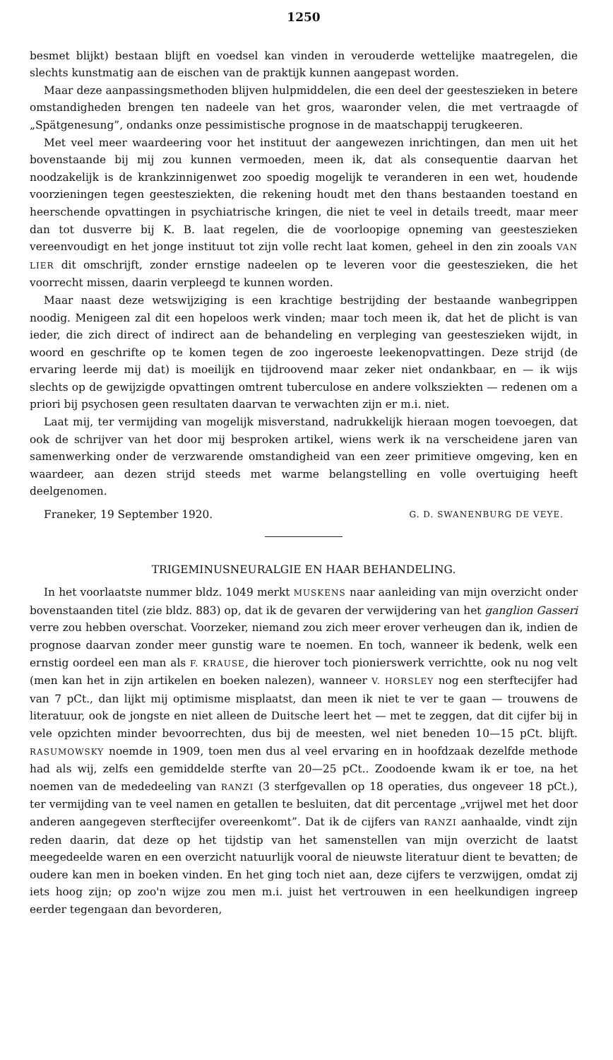1250
besmet blijkt) bestaan blijft en voedsel kan vinden in verouderde wettelijke maatregelen, die slechts kunstmatig aan de eischen van de praktijk kunnen aangepast worden.
Maar deze aanpassingsmethoden blijven hulpmiddelen, die een deel der geesteszieken in betere omstandigheden brengen ten nadeele van het gros, waaronder velen, die met vertraagde of „Spätgenesung”, ondanks onze pessimistische prognose in de maatschappij terugkeeren.
Met veel meer waardeering voor het instituut der aangewezen inrichtingen, dan men uit het bovenstaande bij mij zou kunnen vermoeden, meen ik, dat als consequentie daarvan het noodzakelijk is de krankzinnigenwet zoo spoedig mogelijk te veranderen in een wet, houdende voorzieningen tegen geestesziekten, die rekening houdt met den thans bestaanden toestand en heerschende opvattingen in psychiatrische kringen, die niet te veel in details treedt, maar meer dan tot dusverre bij K. B. laat regelen, die de voorloopige opneming van geesteszieken vereenvoudigt en het jonge instituut tot zijn volle recht laat komen, geheel in den zin zooals VAN LIER dit omschrijft, zonder ernstige nadeelen op te leveren voor die geesteszieken, die het voorrecht missen, daarin verpleegd te kunnen worden.
Maar naast deze wetswijziging is een krachtige bestrijding der bestaande wanbegrippen noodig. Menigeen zal dit een hopeloos werk vinden; maar toch meen ik, dat het de plicht is van ieder, die zich direct of indirect aan de behandeling en verpleging van geesteszieken wijdt, in woord en geschrifte op te komen tegen de zoo ingeroeste leekenopvattingen. Deze strijd (de ervaring leerde mij dat) is moeilijk en tijdroovend maar zeker niet ondankbaar, en — ik wijs slechts op de gewijzigde opvattingen omtrent tuberculose en andere volksziekten — redenen om a priori bij psychosen geen resultaten daarvan te verwachten zijn er m.i. niet.
Laat mij, ter vermijding van mogelijk misverstand, nadrukkelijk hieraan mogen toevoegen, dat ook de schrijver van het door mij besproken artikel, wiens werk ik na verscheidene jaren van samenwerking onder de verzwarende omstandigheid van een zeer primitieve omgeving, ken en waardeer, aan dezen strijd steeds met warme belangstelling en volle overtuiging heeft deelgenomen.
Franeker, 19 September 1920. G. D. SWANENBURG DE VEYE.
TRIGEMINUSNEURALGIE EN HAAR BEHANDELING.
In het voorlaatste nummer bldz. 1049 merkt MUSKENS naar aanleiding van mijn overzicht onder bovenstaanden titel (zie bldz. 883) op, dat ik de gevaren der verwijdering van het ganglion Gasseri verre zou hebben overschat. Voorzeker, niemand zou zich meer erover verheugen dan ik, indien de prognose daarvan zonder meer gunstig ware te noemen. En toch, wanneer ik bedenk, welk een ernstig oordeel een man als F. KRAUSE, die hierover toch pionierswerk verrichtte, ook nu nog velt (men kan het in zijn artikelen en boeken nalezen), wanneer V. HORSLEY nog een sterftecijfer had van 7 pCt., dan lijkt mij optimisme misplaatst, dan meen ik niet te ver te gaan — trouwens de literatuur, ook de jongste en niet alleen de Duitsche leert het — met te zeggen, dat dit cijfer bij in vele opzichten minder bevoorrechten, dus bij de meesten, wel niet beneden 10—15 pCt. blijft. RASUMOWSKY noemde in 1909, toen men dus al veel ervaring en in hoofdzaak dezelfde methode had als wij, zelfs een gemiddelde sterfte van 20—25 pCt.. Zoodoende kwam ik er toe, na het noemen van de mededeeling van RANZI (3 sterfgevallen op 18 operaties, dus ongeveer 18 pCt.), ter vermijding van te veel namen en getallen te besluiten, dat dit percentage „vrijwel met het door anderen aangegeven sterftecijfer overeenkomt”. Dat ik de cijfers van RANZI aanhaalde, vindt zijn reden daarin, dat deze op het tijdstip van het samenstellen van mijn overzicht de laatst meegedeelde waren en een overzicht natuurlijk vooral de nieuwste literatuur dient te bevatten; de oudere kan men in boeken vinden. En het ging toch niet aan, deze cijfers te verzwijgen, omdat zij iets hoog zijn; op zoo'n wijze zou men m.i. juist het vertrouwen in een heelkundigen ingreep eerder tegengaan dan bevorderen,